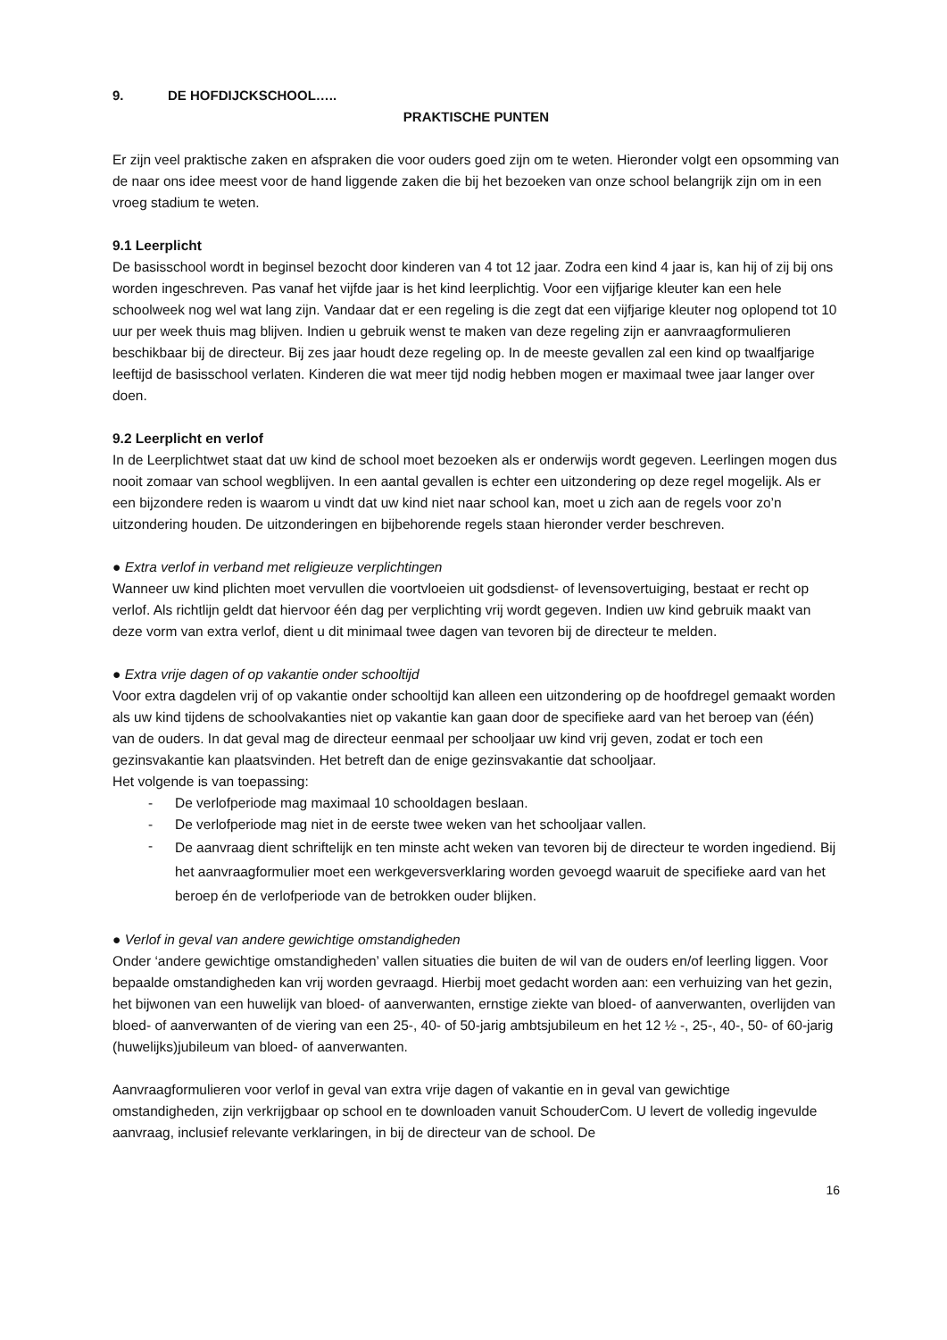9. DE HOFDIJCKSCHOOL…..
PRAKTISCHE PUNTEN
Er zijn veel praktische zaken en afspraken die voor ouders goed zijn om te weten. Hieronder volgt een opsomming van de naar ons idee meest voor de hand liggende zaken die bij het bezoeken van onze school belangrijk zijn om in een vroeg stadium te weten.
9.1 Leerplicht
De basisschool wordt in beginsel bezocht door kinderen van 4 tot 12 jaar. Zodra een kind 4 jaar is, kan hij of zij bij ons worden ingeschreven. Pas vanaf het vijfde jaar is het kind leerplichtig. Voor een vijfjarige kleuter kan een hele schoolweek nog wel wat lang zijn. Vandaar dat er een regeling is die zegt dat een vijfjarige kleuter nog oplopend tot 10 uur per week thuis mag blijven. Indien u gebruik wenst te maken van deze regeling zijn er aanvraagformulieren beschikbaar bij de directeur. Bij zes jaar houdt deze regeling op. In de meeste gevallen zal een kind op twaalfjarige leeftijd de basisschool verlaten. Kinderen die wat meer tijd nodig hebben mogen er maximaal twee jaar langer over doen.
9.2 Leerplicht en verlof
In de Leerplichtwet staat dat uw kind de school moet bezoeken als er onderwijs wordt gegeven. Leerlingen mogen dus nooit zomaar van school wegblijven. In een aantal gevallen is echter een uitzondering op deze regel mogelijk. Als er een bijzondere reden is waarom u vindt dat uw kind niet naar school kan, moet u zich aan de regels voor zo’n uitzondering houden. De uitzonderingen en bijbehorende regels staan hieronder verder beschreven.
● Extra verlof in verband met religieuze verplichtingen
Wanneer uw kind plichten moet vervullen die voortvloeien uit godsdienst- of levensovertuiging, bestaat er recht op verlof. Als richtlijn geldt dat hiervoor één dag per verplichting vrij wordt gegeven. Indien uw kind gebruik maakt van deze vorm van extra verlof, dient u dit minimaal twee dagen van tevoren bij de directeur te melden.
● Extra vrije dagen of op vakantie onder schooltijd
Voor extra dagdelen vrij of op vakantie onder schooltijd kan alleen een uitzondering op de hoofdregel gemaakt worden als uw kind tijdens de schoolvakanties niet op vakantie kan gaan door de specifieke aard van het beroep van (één) van de ouders. In dat geval mag de directeur eenmaal per schooljaar uw kind vrij geven, zodat er toch een gezinsvakantie kan plaatsvinden. Het betreft dan de enige gezinsvakantie dat schooljaar.
Het volgende is van toepassing:
- De verlofperiode mag maximaal 10 schooldagen beslaan.
- De verlofperiode mag niet in de eerste twee weken van het schooljaar vallen.
- De aanvraag dient schriftelijk en ten minste acht weken van tevoren bij de directeur te worden ingediend. Bij het aanvraagformulier moet een werkgeversverklaring worden gevoegd waaruit de specifieke aard van het beroep én de verlofperiode van de betrokken ouder blijken.
● Verlof in geval van andere gewichtige omstandigheden
Onder ‘andere gewichtige omstandigheden’ vallen situaties die buiten de wil van de ouders en/of leerling liggen. Voor bepaalde omstandigheden kan vrij worden gevraagd. Hierbij moet gedacht worden aan: een verhuizing van het gezin, het bijwonen van een huwelijk van bloed- of aanverwanten, ernstige ziekte van bloed- of aanverwanten, overlijden van bloed- of aanverwanten of de viering van een 25-, 40- of 50-jarig ambtsjubileum en het 12 ½ -, 25-, 40-, 50- of 60-jarig (huwelijks)jubileum van bloed- of aanverwanten.
Aanvraagformulieren voor verlof in geval van extra vrije dagen of vakantie en in geval van gewichtige omstandigheden, zijn verkrijgbaar op school en te downloaden vanuit SchouderCom. U levert de volledig ingevulde aanvraag, inclusief relevante verklaringen, in bij de directeur van de school. De
16